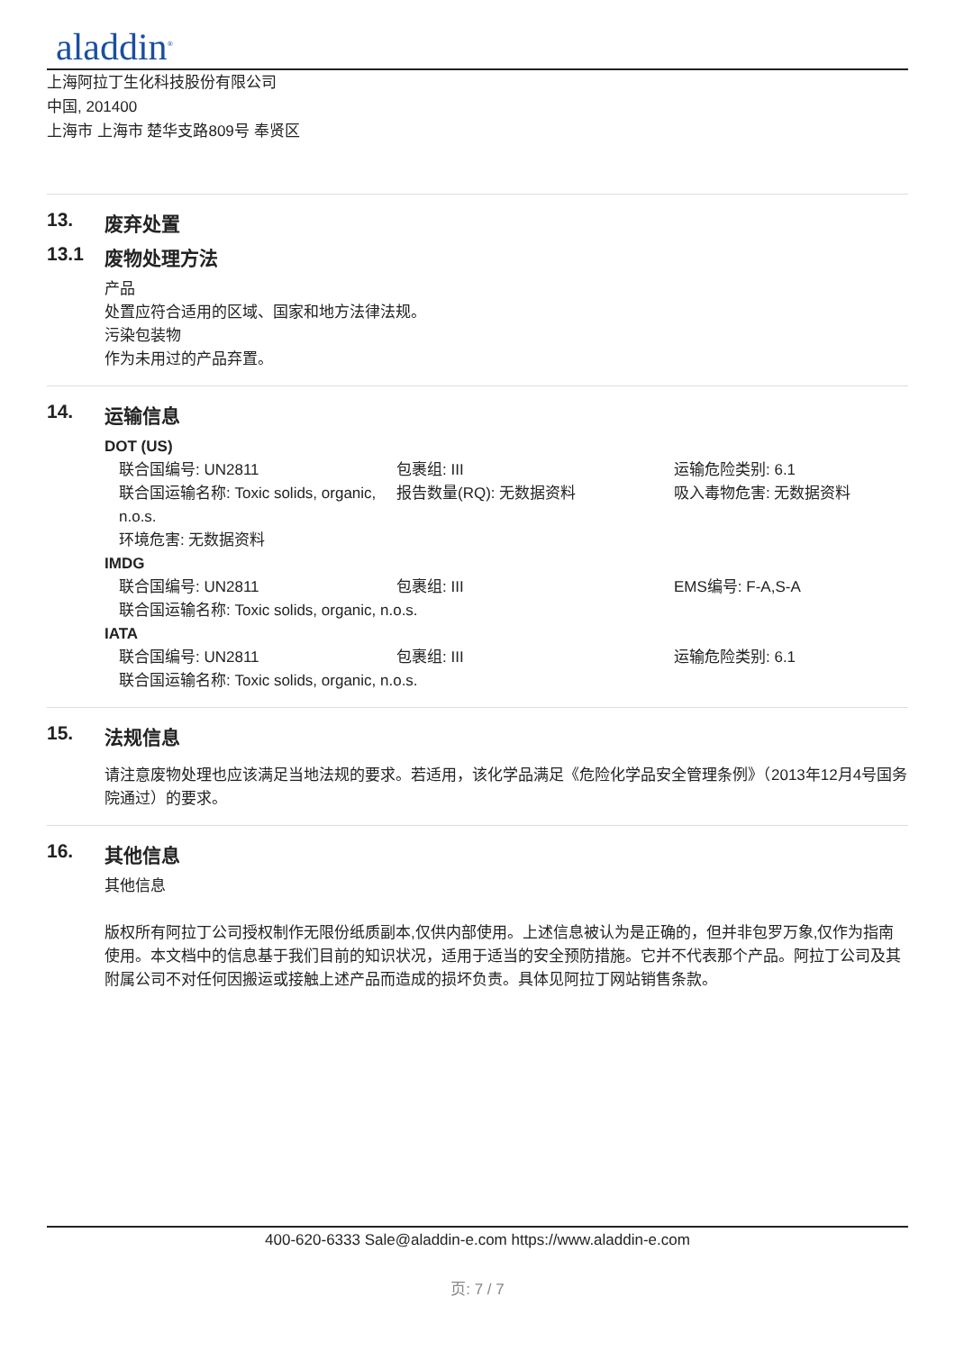aladdin<sup>®</sup>
上海阿拉丁生化科技股份有限公司
中国, 201400
上海市 上海市 楚华支路809号 奉贤区
13. 废弃处置
13.1 废物处理方法
产品
处置应符合适用的区域、国家和地方法律法规。
污染包装物
作为未用过的产品弃置。
14. 运输信息
DOT (US)
联合国编号: UN2811
包裹组: III
运输危险类别: 6.1
联合国运输名称: Toxic solids, organic, n.o.s.
报告数量(RQ): 无数据资料
吸入毒物危害: 无数据资料
环境危害: 无数据资料
IMDG
联合国编号: UN2811
包裹组: III
EMS编号: F-A,S-A
联合国运输名称: Toxic solids, organic, n.o.s.
IATA
联合国编号: UN2811
包裹组: III
运输危险类别: 6.1
联合国运输名称: Toxic solids, organic, n.o.s.
15. 法规信息
请注意废物处理也应该满足当地法规的要求。若适用，该化学品满足《危险化学品安全管理条例》（2013年12月4号国务院通过）的要求。
16. 其他信息
其他信息
版权所有阿拉丁公司授权制作无限份纸质副本,仅供内部使用。上述信息被认为是正确的，但并非包罗万象,仅作为指南使用。本文档中的信息基于我们目前的知识状况，适用于适当的安全预防措施。它并不代表那个产品。阿拉丁公司及其附属公司不对任何因搬运或接触上述产品而造成的损坏负责。具体见阿拉丁网站销售条款。
400-620-6333 Sale@aladdin-e.com https://www.aladdin-e.com
页: 7 / 7